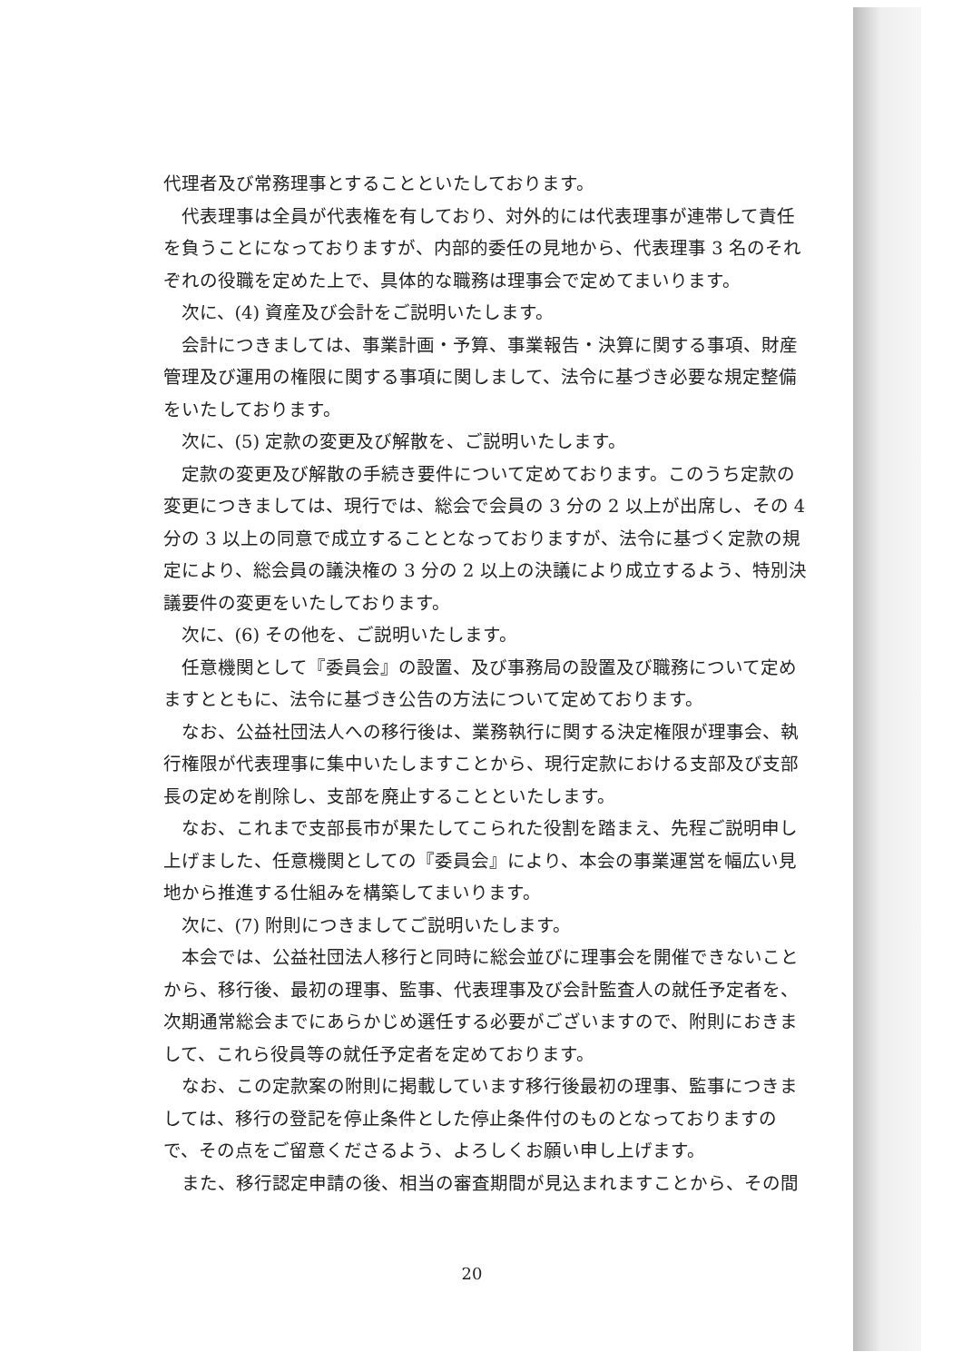代理者及び常務理事とすることといたしております。
代表理事は全員が代表権を有しており、対外的には代表理事が連帯して責任を負うことになっておりますが、内部的委任の見地から、代表理事 3 名のそれぞれの役職を定めた上で、具体的な職務は理事会で定めてまいります。
次に、(4) 資産及び会計をご説明いたします。
会計につきましては、事業計画・予算、事業報告・決算に関する事項、財産管理及び運用の権限に関する事項に関しまして、法令に基づき必要な規定整備をいたしております。
次に、(5) 定款の変更及び解散を、ご説明いたします。
定款の変更及び解散の手続き要件について定めております。このうち定款の変更につきましては、現行では、総会で会員の 3 分の 2 以上が出席し、その 4 分の 3 以上の同意で成立することとなっておりますが、法令に基づく定款の規定により、総会員の議決権の 3 分の 2 以上の決議により成立するよう、特別決議要件の変更をいたしております。
次に、(6) その他を、ご説明いたします。
任意機関として『委員会』の設置、及び事務局の設置及び職務について定めますとともに、法令に基づき公告の方法について定めております。
なお、公益社団法人への移行後は、業務執行に関する決定権限が理事会、執行権限が代表理事に集中いたしますことから、現行定款における支部及び支部長の定めを削除し、支部を廃止することといたします。
なお、これまで支部長市が果たしてこられた役割を踏まえ、先程ご説明申し上げました、任意機関としての『委員会』により、本会の事業運営を幅広い見地から推進する仕組みを構築してまいります。
次に、(7) 附則につきましてご説明いたします。
本会では、公益社団法人移行と同時に総会並びに理事会を開催できないことから、移行後、最初の理事、監事、代表理事及び会計監査人の就任予定者を、次期通常総会までにあらかじめ選任する必要がございますので、附則におきまして、これら役員等の就任予定者を定めております。
なお、この定款案の附則に掲載しています移行後最初の理事、監事につきましては、移行の登記を停止条件とした停止条件付のものとなっておりますので、その点をご留意くださるよう、よろしくお願い申し上げます。
また、移行認定申請の後、相当の審査期間が見込まれますことから、その間
20